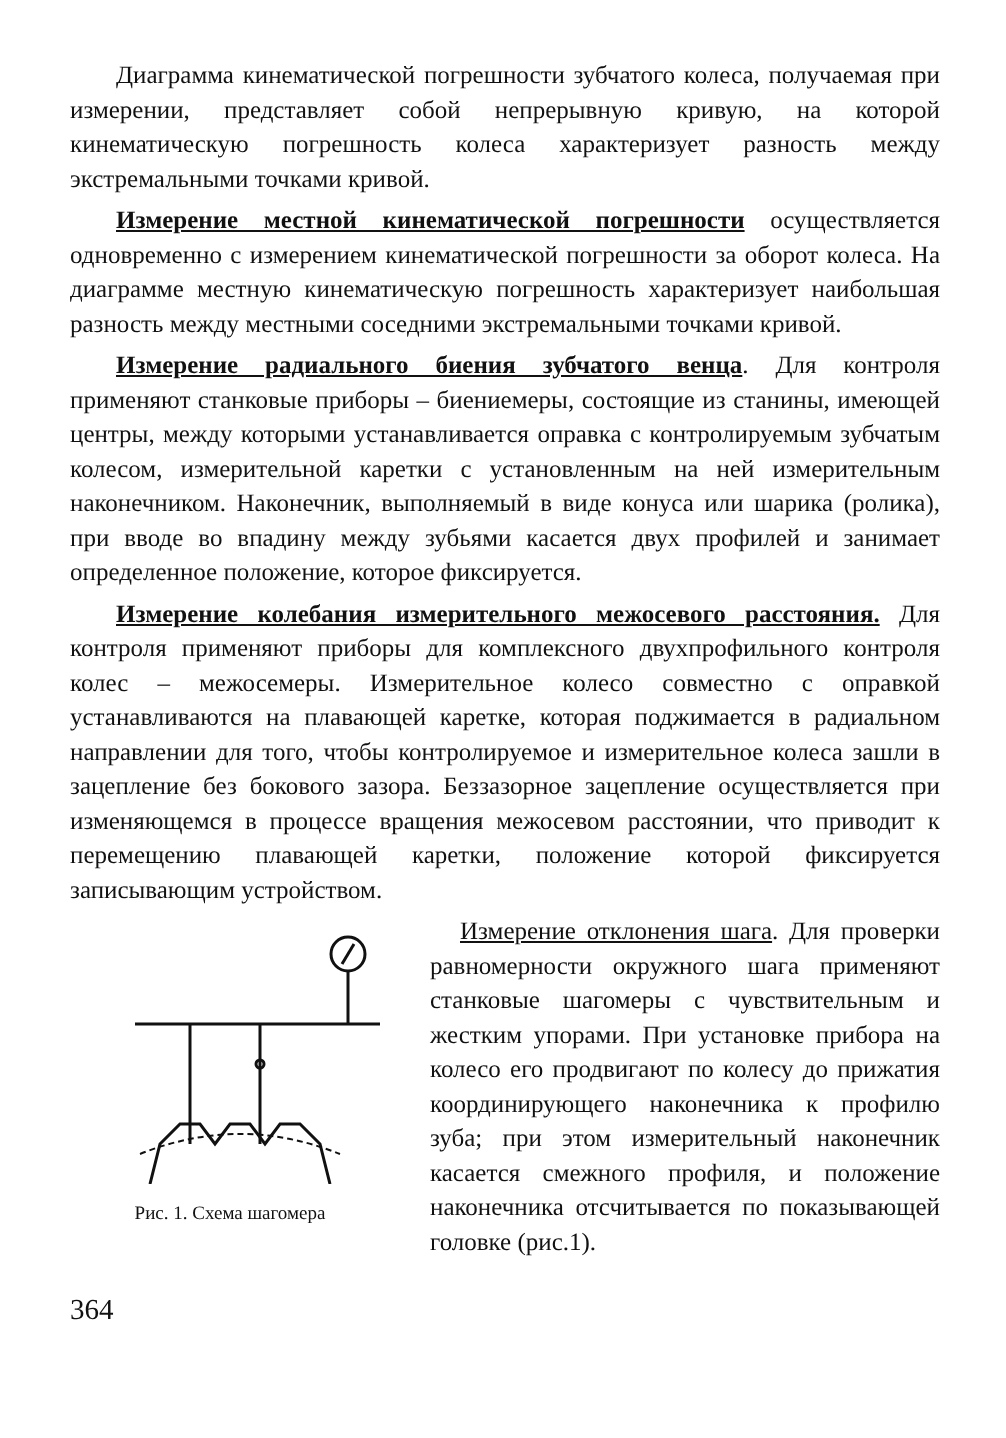Диаграмма кинематической погрешности зубчатого колеса, получаемая при измерении, представляет собой непрерывную кривую, на которой кинематическую погрешность колеса характеризует разность между экстремальными точками кривой.
Измерение местной кинематической погрешности осуществляется одновременно с измерением кинематической погрешности за оборот колеса. На диаграмме местную кинематическую погрешность характеризует наибольшая разность между местными соседними экстремальными точками кривой.
Измерение радиального биения зубчатого венца. Для контроля применяют станковые приборы – биениемеры, состоящие из станины, имеющей центры, между которыми устанавливается оправка с контролируемым зубчатым колесом, измерительной каретки с установленным на ней измерительным наконечником. Наконечник, выполняемый в виде конуса или шарика (ролика), при вводе во впадину между зубьями касается двух профилей и занимает определенное положение, которое фиксируется.
Измерение колебания измерительного межосевого расстояния. Для контроля применяют приборы для комплексного двухпрофильного контроля колес – межосемеры. Измерительное колесо совместно с оправкой устанавливаются на плавающей каретке, которая поджимается в радиальном направлении для того, чтобы контролируемое и измерительное колеса зашли в зацепление без бокового зазора. Беззазорное зацепление осуществляется при изменяющемся в процессе вращения межосевом расстоянии, что приводит к перемещению плавающей каретки, положение которой фиксируется записывающим устройством.
Рис. 1. Схема шагомера
Измерение отклонения шага. Для проверки равномерности окружного шага применяют станковые шагомеры с чувствительным и жестким упорами. При установке прибора на колесо его продвигают по колесу до прижатия координирующего наконечника к профилю зуба; при этом измерительный наконечник касается смежного профиля, и положение наконечника отсчитывается по показывающей головке (рис.1).
364